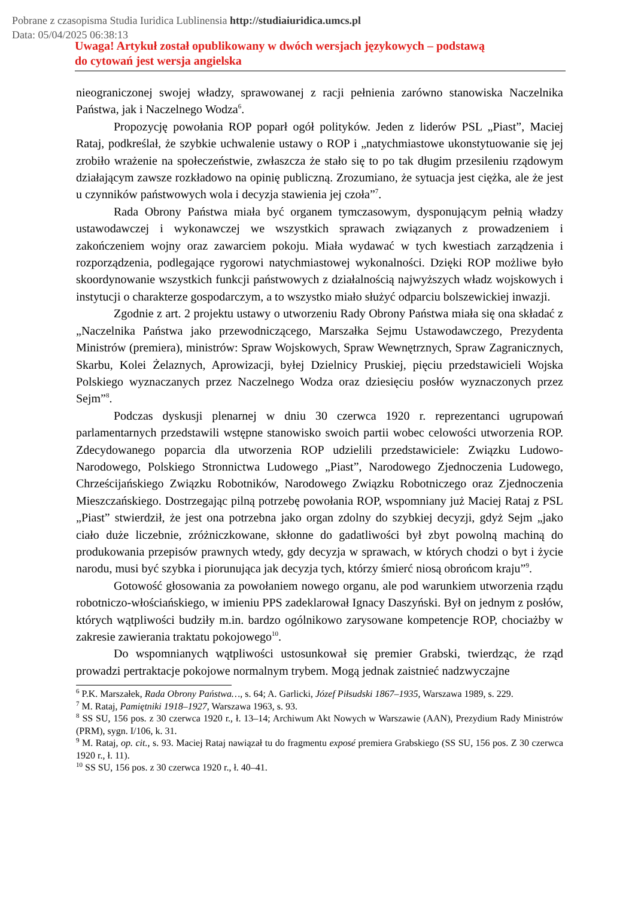Pobrane z czasopisma Studia Iuridica Lublinensia http://studiaiuridica.umcs.pl
Data: 05/04/2025 06:38:13
Uwaga! Artykuł został opublikowany w dwóch wersjach językowych – podstawą
do cytowań jest wersja angielska
nieograniczonej swojej władzy, sprawowanej z racji pełnienia zarówno stanowiska Naczelnika Państwa, jak i Naczelnego Wodza<sup>6</sup>.
Propozycję powołania ROP poparł ogół polityków. Jeden z liderów PSL „Piast”, Maciej Rataj, podkreślał, że szybkie uchwalenie ustawy o ROP i „natychmiastowe ukonstytuowanie się jej zrobiło wrażenie na społeczeństwie, zwłaszcza że stało się to po tak długim przesileniu rządowym działającym zawsze rozkładowo na opinię publiczną. Zrozumiano, że sytuacja jest ciężka, ale że jest u czynników państwowych wola i decyzja stawienia jej czoła”<sup>7</sup>.
Rada Obrony Państwa miała być organem tymczasowym, dysponującym pełnią władzy ustawodawczej i wykonawczej we wszystkich sprawach związanych z prowadzeniem i zakończeniem wojny oraz zawarciem pokoju. Miała wydawać w tych kwestiach zarządzenia i rozporządzenia, podlegające rygorowi natychmiastowej wykonalności. Dzięki ROP możliwe było skoordynowanie wszystkich funkcji państwowych z działalnością najwyższych władz wojskowych i instytucji o charakterze gospodarczym, a to wszystko miało służyć odparciu bolszewickiej inwazji.
Zgodnie z art. 2 projektu ustawy o utworzeniu Rady Obrony Państwa miała się ona składać z „Naczelnika Państwa jako przewodniczącego, Marszałka Sejmu Ustawodawczego, Prezydenta Ministrów (premiera), ministrów: Spraw Wojskowych, Spraw Wewnętrznych, Spraw Zagranicznych, Skarbu, Kolei Żelaznych, Aprowizacji, byłej Dzielnicy Pruskiej, pięciu przedstawicieli Wojska Polskiego wyznaczanych przez Naczelnego Wodza oraz dziesięciu posłów wyznaczonych przez Sejm”<sup>8</sup>.
Podczas dyskusji plenarnej w dniu 30 czerwca 1920 r. reprezentanci ugrupowań parlamentarnych przedstawili wstępne stanowisko swoich partii wobec celowości utworzenia ROP. Zdecydowanego poparcia dla utworzenia ROP udzielili przedstawiciele: Związku Ludowo-Narodowego, Polskiego Stronnictwa Ludowego „Piast”, Narodowego Zjednoczenia Ludowego, Chrześcijańskiego Związku Robotników, Narodowego Związku Robotniczego oraz Zjednoczenia Mieszczańskiego. Dostrzegając pilną potrzebę powołania ROP, wspomniany już Maciej Rataj z PSL „Piast” stwierdził, że jest ona potrzebna jako organ zdolny do szybkiej decyzji, gdyż Sejm „jako ciało duże liczebnie, zróżniczkowane, skłonne do gadatliwości był zbyt powolną machiną do produkowania przepisów prawnych wtedy, gdy decyzja w sprawach, w których chodzi o byt i życie narodu, musi być szybka i piorunująca jak decyzja tych, którzy śmierć niosą obrońcom kraju”<sup>9</sup>.
Gotowość głosowania za powołaniem nowego organu, ale pod warunkiem utworzenia rządu robotniczo-włościańskiego, w imieniu PPS zadeklarował Ignacy Daszyński. Był on jednym z posłów, których wątpliwości budziły m.in. bardzo ogólnikowo zarysowane kompetencje ROP, chociażby w zakresie zawierania traktatu pokojowego<sup>10</sup>.
Do wspomnianych wątpliwości ustosunkował się premier Grabski, twierdząc, że rząd prowadzi pertraktacje pokojowe normalnym trybem. Mogą jednak zaistnieć nadzwyczajne
<sup>6</sup> P.K. Marszałek, Rada Obrony Państwa…, s. 64; A. Garlicki, Józef Piłsudski 1867–1935, Warszawa 1989, s. 229.
<sup>7</sup> M. Rataj, Pamiętniki 1918–1927, Warszawa 1963, s. 93.
<sup>8</sup> SS SU, 156 pos. z 30 czerwca 1920 r., ł. 13–14; Archiwum Akt Nowych w Warszawie (AAN), Prezydium Rady Ministrów (PRM), sygn. I/106, k. 31.
<sup>9</sup> M. Rataj, op. cit., s. 93. Maciej Rataj nawiązał tu do fragmentu exposé premiera Grabskiego (SS SU, 156 pos. Z 30 czerwca 1920 r., ł. 11).
<sup>10</sup> SS SU, 156 pos. z 30 czerwca 1920 r., ł. 40–41.